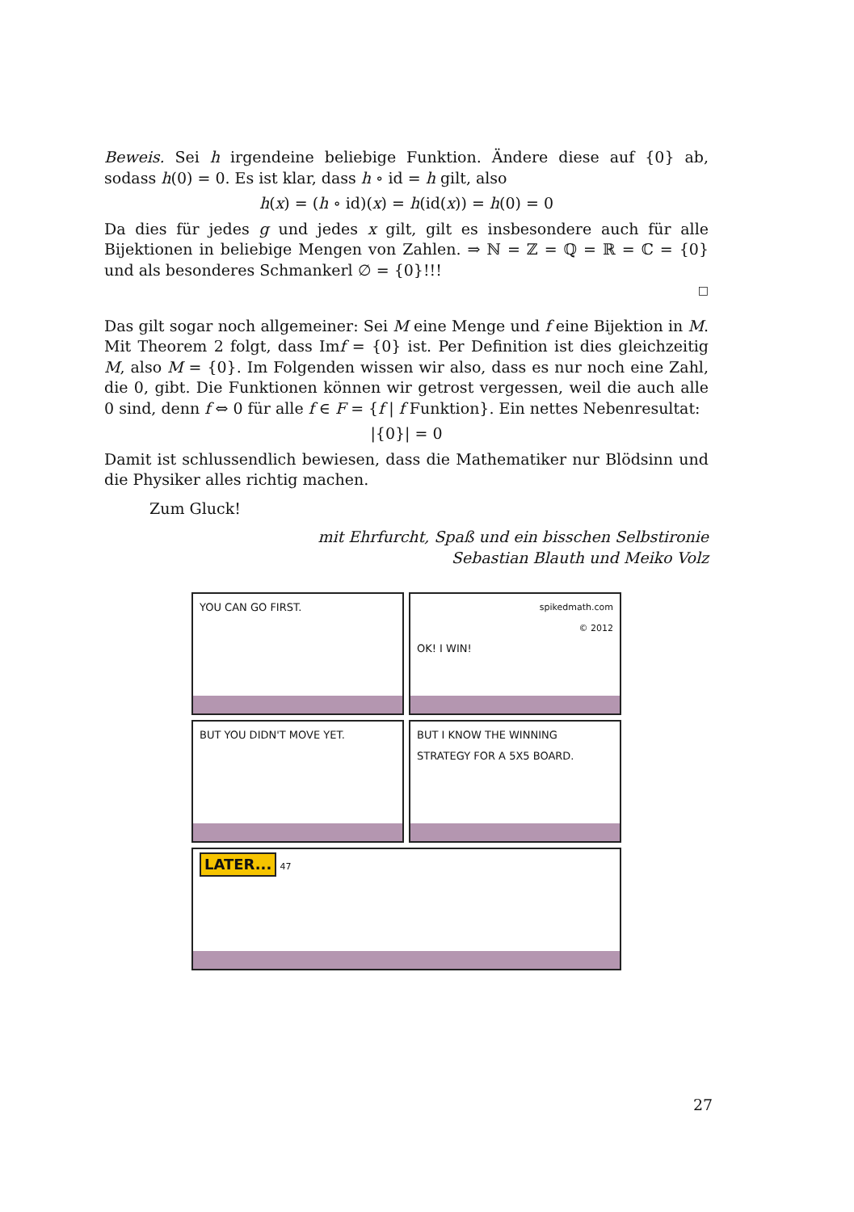Beweis. Sei h irgendeine beliebige Funktion. Ändere diese auf {0} ab, sodass h(0) = 0. Es ist klar, dass h ∘ id = h gilt, also
h(x) = (h ∘ id)(x) = h(id(x)) = h(0) = 0
Da dies für jedes g und jedes x gilt, gilt es insbesondere auch für alle Bijektionen in beliebige Mengen von Zahlen. ⇒ ℕ = ℤ = ℚ = ℝ = ℂ = {0} und als besonderes Schmankerl ∅ = {0}!!!
□
Das gilt sogar noch allgemeiner: Sei M eine Menge und f eine Bijektion in M. Mit Theorem 2 folgt, dass Imf = {0} ist. Per Definition ist dies gleichzeitig M, also M = {0}. Im Folgenden wissen wir also, dass es nur noch eine Zahl, die 0, gibt. Die Funktionen können wir getrost vergessen, weil die auch alle 0 sind, denn f ⇔ 0 für alle f ∈ F = {f | f Funktion}. Ein nettes Nebenresultat:
|{0}| = 0
Damit ist schlussendlich bewiesen, dass die Mathematiker nur Blödsinn und die Physiker alles richtig machen.
Zum Gluck!
mit Ehrfurcht, Spaß und ein bisschen Selbstironie
Sebastian Blauth und Meiko Volz
YOU CAN GO FIRST.
spikedmath.com
© 2012
OK! I WIN!
BUT YOU DIDN'T MOVE YET. BUT I KNOW THE WINNING STRATEGY FOR A 5X5 BOARD.
LATER... 47
27